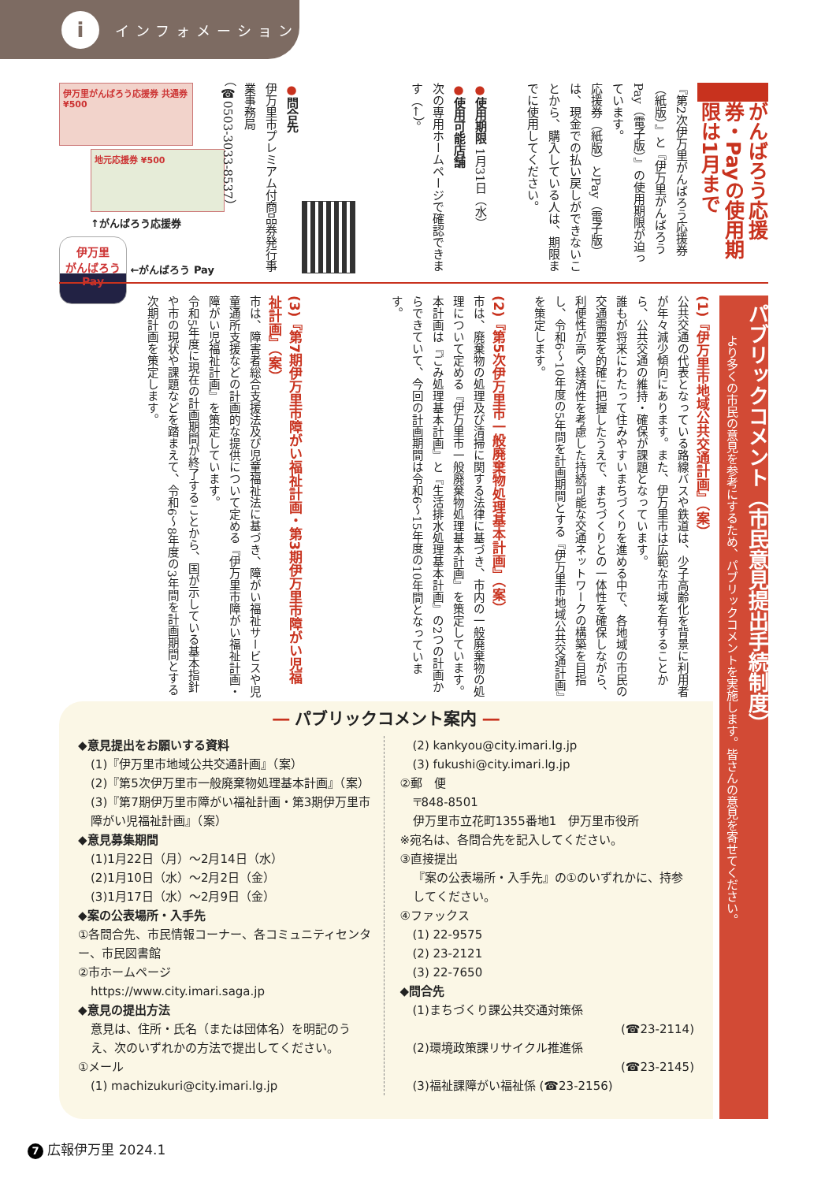iインフォメーション
がんばろう応援券・Payの使用期限は1月まで
『第2次伊万里がんばろう応援券（紙版）』と『伊万里がんばろうPay（電子版）』の使用期限が迫っています。
応援券（紙版）とPay（電子版）は、現金での払い戻しができないことから、購入している人は、期限までに使用してください。
●使用期限 1月31日（水）
●使用可能店舗
次の専用ホームページで確認できます（←）。
●問合先
伊万里市プレミアム付商品券発行事業事務局
（☎0503-3033-8537）
伊万里がんばろう応援券 共通券 ¥500
地元応援券 ¥500
↑がんばろう応援券
伊万里
がんばろう
Pay ←がんばろう Pay
パブリックコメント（市民意見提出手続制度）
より多くの市民の意見を参考にするため、パブリックコメントを実施します。皆さんの意見を寄せてください。
(1)『伊万里市地域公共交通計画』（案）
公共交通の代表となっている路線バスや鉄道は、少子高齢化を背景に利用者が年々減少傾向にあります。また、伊万里市は広範な市域を有することから、公共交通の維持・確保が課題となっています。
誰もが将来にわたって住みやすいまちづくりを進める中で、各地域の市民の交通需要を的確に把握したうえで、まちづくりとの一体性を確保しながら、利便性が高く経済性を考慮した持続可能な交通ネットワークの構築を目指し、令和6～10年度の5年間を計画期間とする『伊万里市地域公共交通計画』を策定します。
(2)『第5次伊万里市一般廃棄物処理基本計画』（案）
市は、廃棄物の処理及び清掃に関する法律に基づき、市内の一般廃棄物の処理について定める『伊万里市一般廃棄物処理基本計画』を策定しています。
本計画は『ごみ処理基本計画』と『生活排水処理基本計画』の2つの計画からできていて、今回の計画期間は令和6～15年度の10年間となっています。
(3)『第7期伊万里市障がい福祉計画・第3期伊万里市障がい児福祉計画』（案）
市は、障害者総合支援法及び児童福祉法に基づき、障がい福祉サービスや児童通所支援などの計画的な提供について定める『伊万里市障がい福祉計画・障がい児福祉計画』を策定しています。
令和5年度に現在の計画期間が終了することから、国が示している基本指針や市の現状や課題などを踏まえて、令和6～8年度の3年間を計画期間とする次期計画を策定します。
― パブリックコメント案内 ―
◆意見提出をお願いする資料
(1)『伊万里市地域公共交通計画』（案）
(2)『第5次伊万里市一般廃棄物処理基本計画』（案）
(3)『第7期伊万里市障がい福祉計画・第3期伊万里市障がい児福祉計画』（案）
◆意見募集期間
(1)1月22日（月）～2月14日（水）
(2)1月10日（水）～2月2日（金）
(3)1月17日（水）～2月9日（金）
◆案の公表場所・入手先
①各問合先、市民情報コーナー、各コミュニティセンター、市民図書館
②市ホームページ
https://www.city.imari.saga.jp
◆意見の提出方法
意見は、住所・氏名（または団体名）を明記のうえ、次のいずれかの方法で提出してください。
①メール
(1) machizukuri@city.imari.lg.jp
(2) kankyou@city.imari.lg.jp
(3) fukushi@city.imari.lg.jp
②郵　便
〒848-8501
伊万里市立花町1355番地1　伊万里市役所
※宛名は、各問合先を記入してください。
③直接提出
『案の公表場所・入手先』の①のいずれかに、持参してください。
④ファックス
(1) 22-9575
(2) 23-2121
(3) 22-7650
◆問合先
(1)まちづくり課公共交通対策係
(☎23-2114)
(2)環境政策課リサイクル推進係
(☎23-2145)
(3)福祉課障がい福祉係 (☎23-2156)
7 広報伊万里 2024.1